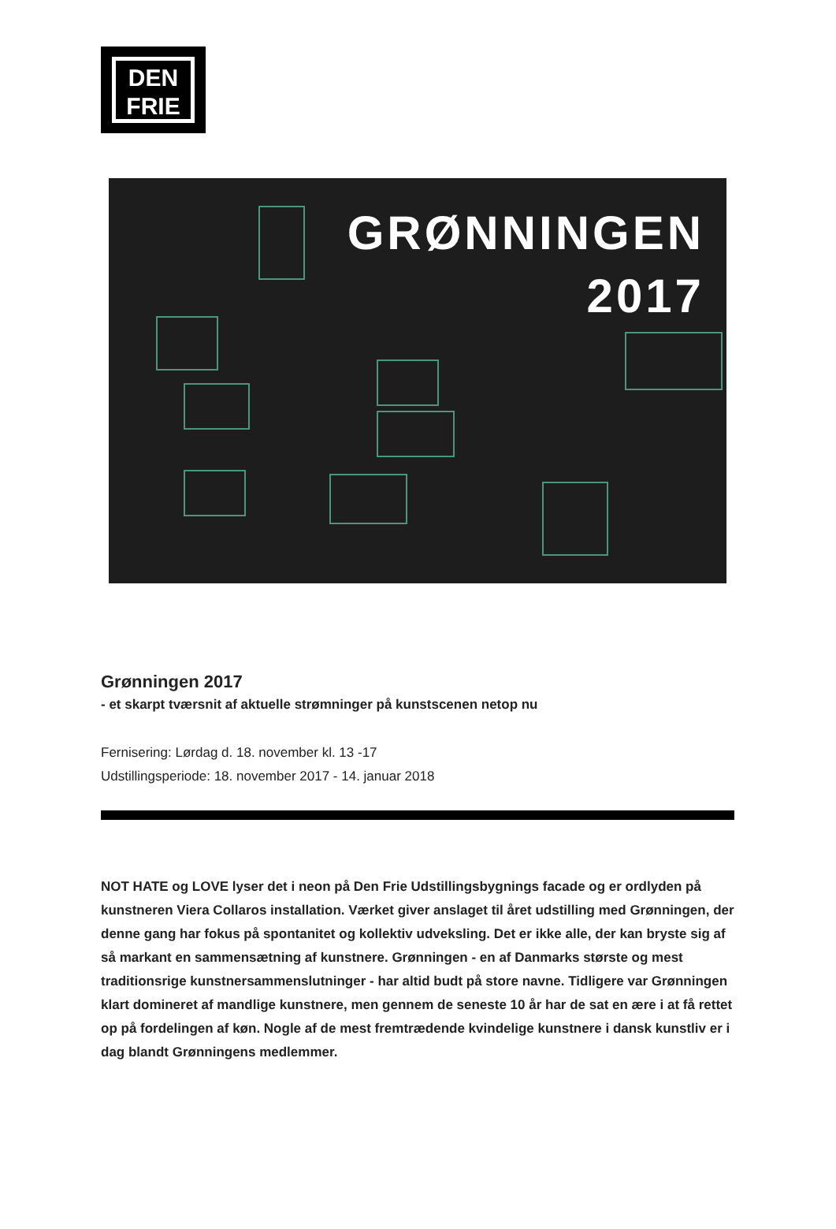DEN
FRIE
GRØNNINGEN
2017
Grønningen 2017
- et skarpt tværsnit af aktuelle strømninger på kunstscenen netop nu
Fernisering: Lørdag d. 18. november kl. 13 -17
Udstillingsperiode: 18. november 2017 - 14. januar 2018
NOT HATE og LOVE lyser det i neon på Den Frie Udstillingsbygnings facade og er ordlyden på kunstneren Viera Collaros installation. Værket giver anslaget til året udstilling med Grønningen, der denne gang har fokus på spontanitet og kollektiv udveksling. Det er ikke alle, der kan bryste sig af så markant en sammensætning af kunstnere. Grønningen - en af Danmarks største og mest traditionsrige kunstnersammenslutninger - har altid budt på store navne. Tidligere var Grønningen klart domineret af mandlige kunstnere, men gennem de seneste 10 år har de sat en ære i at få rettet op på fordelingen af køn. Nogle af de mest fremtrædende kvindelige kunstnere i dansk kunstliv er i dag blandt Grønningens medlemmer.